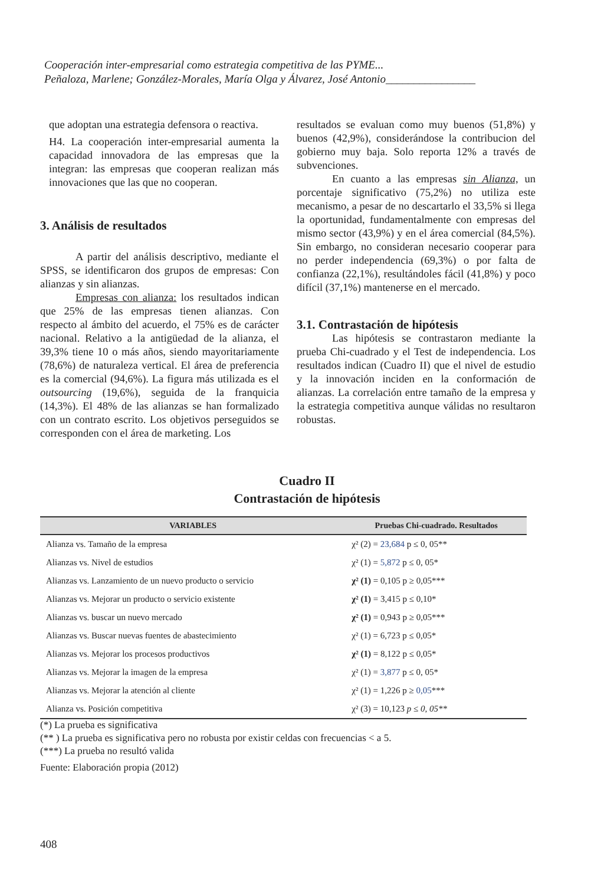Cooperación inter-empresarial como estrategia competitiva de las PYME...
Peñaloza, Marlene; González-Morales, María Olga y Álvarez, José Antonio________________
que adoptan una estrategia defensora o reactiva.
H4. La cooperación inter-empresarial aumenta la capacidad innovadora de las empresas que la integran: las empresas que cooperan realizan más innovaciones que las que no cooperan.
3. Análisis de resultados
A partir del análisis descriptivo, mediante el SPSS, se identificaron dos grupos de empresas: Con alianzas y sin alianzas.
Empresas con alianza: los resultados indican que 25% de las empresas tienen alianzas. Con respecto al ámbito del acuerdo, el 75% es de carácter nacional. Relativo a la antigüedad de la alianza, el 39,3% tiene 10 o más años, siendo mayoritariamente (78,6%) de naturaleza vertical. El área de preferencia es la comercial (94,6%). La figura más utilizada es el outsourcing (19,6%), seguida de la franquicia (14,3%). El 48% de las alianzas se han formalizado con un contrato escrito. Los objetivos perseguidos se corresponden con el área de marketing. Los
resultados se evaluan como muy buenos (51,8%) y buenos (42,9%), considerándose la contribucion del gobierno muy baja. Solo reporta 12% a través de subvenciones.
En cuanto a las empresas sin Alianza, un porcentaje significativo (75,2%) no utiliza este mecanismo, a pesar de no descartarlo el 33,5% si llega la oportunidad, fundamentalmente con empresas del mismo sector (43,9%) y en el área comercial (84,5%). Sin embargo, no consideran necesario cooperar para no perder independencia (69,3%) o por falta de confianza (22,1%), resultándoles fácil (41,8%) y poco difícil (37,1%) mantenerse en el mercado.
3.1. Contrastación de hipótesis
Las hipótesis se contrastaron mediante la prueba Chi-cuadrado y el Test de independencia. Los resultados indican (Cuadro II) que el nivel de estudio y la innovación inciden en la conformación de alianzas. La correlación entre tamaño de la empresa y la estrategia competitiva aunque válidas no resultaron robustas.
Cuadro II
Contrastación de hipótesis
| VARIABLES | Pruebas Chi-cuadrado. Resultados |
| --- | --- |
| Alianza vs. Tamaño de la empresa | χ² (2) = 23,684 p ≤ 0, 05** |
| Alianzas vs. Nivel de estudios | χ² (1) = 5,872 p ≤ 0, 05* |
| Alianzas vs. Lanzamiento de un nuevo producto o servicio | χ² (1) = 0,105 p ≥ 0,05*** |
| Alianzas vs. Mejorar un producto o servicio existente | χ² (1) = 3,415 p ≤ 0,10* |
| Alianzas vs. buscar un nuevo mercado | χ² (1) = 0,943 p ≥ 0,05*** |
| Alianzas vs. Buscar nuevas fuentes de abastecimiento | χ² (1) = 6,723 p ≤ 0,05* |
| Alianzas vs. Mejorar los procesos productivos | χ² (1) = 8,122 p ≤ 0,05* |
| Alianzas vs. Mejorar la imagen de la empresa | χ² (1) = 3,877 p ≤ 0, 05* |
| Alianzas vs. Mejorar la atención al cliente | χ² (1) = 1,226 p ≥ 0,05 *** |
| Alianza vs. Posición competitiva | χ² (3) = 10,123 p ≤ 0, 05** |
(*) La prueba es significativa
(** ) La prueba es significativa pero no robusta por existir celdas con frecuencias < a 5.
(***) La prueba no resultó valida
Fuente: Elaboración propia (2012)
408